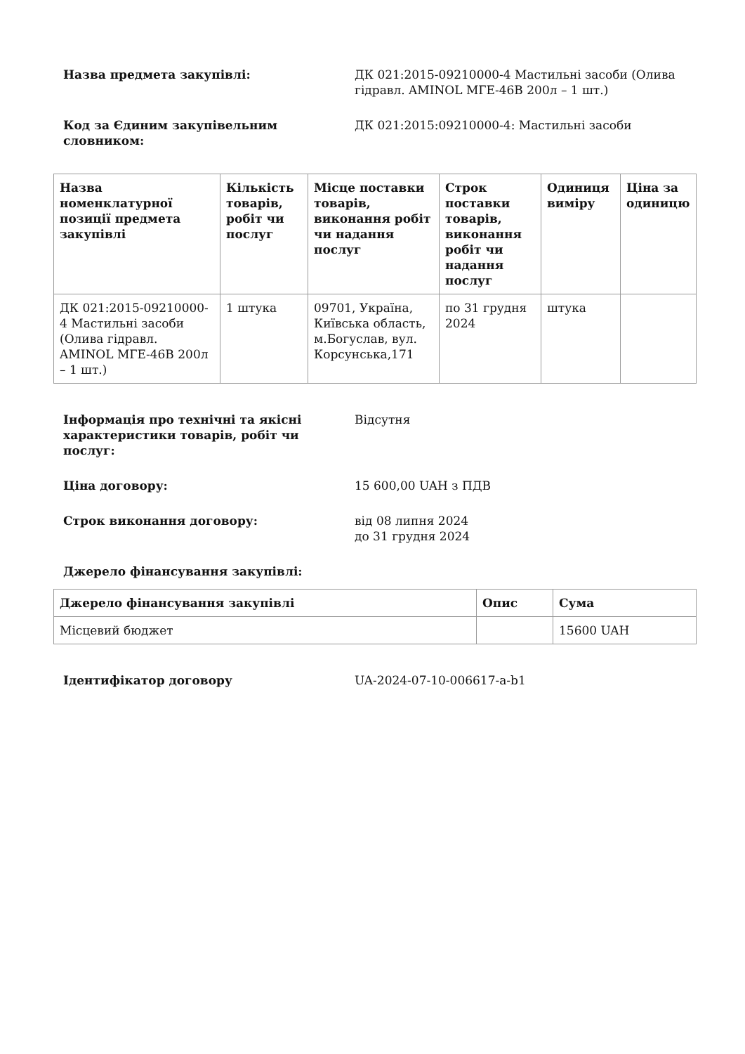Назва предмета закупівлі: ДК 021:2015-09210000-4 Мастильні засоби (Олива гідравл. AMINOL МГЕ-46В 200л – 1 шт.)
Код за Єдиним закупівельним словником: ДК 021:2015:09210000-4: Мастильні засоби
| Назва номенклатурної позиції предмета закупівлі | Кількість товарів, робіт чи послуг | Місце поставки товарів, виконання робіт чи надання послуг | Строк поставки товарів, виконання робіт чи надання послуг | Одиниця виміру | Ціна за одиницю |
| --- | --- | --- | --- | --- | --- |
| ДК 021:2015-09210000-4 Мастильні засоби (Олива гідравл. AMINOL МГЕ-46В 200л – 1 шт.) | 1 штука | 09701, Україна, Київська область, м.Богуслав, вул. Корсунська,171 | по 31 грудня 2024 | штука | |
Інформація про технічні та якісні характеристики товарів, робіт чи послуг:
Відсутня
Ціна договору: 15 600,00 UAH з ПДВ
Строк виконання договору: від 08 липня 2024
до 31 грудня 2024
Джерело фінансування закупівлі:
| Джерело фінансування закупівлі | Опис | Сума |
| --- | --- | --- |
| Місцевий бюджет | | 15600 UAH |
Ідентифікатор договору UA-2024-07-10-006617-a-b1